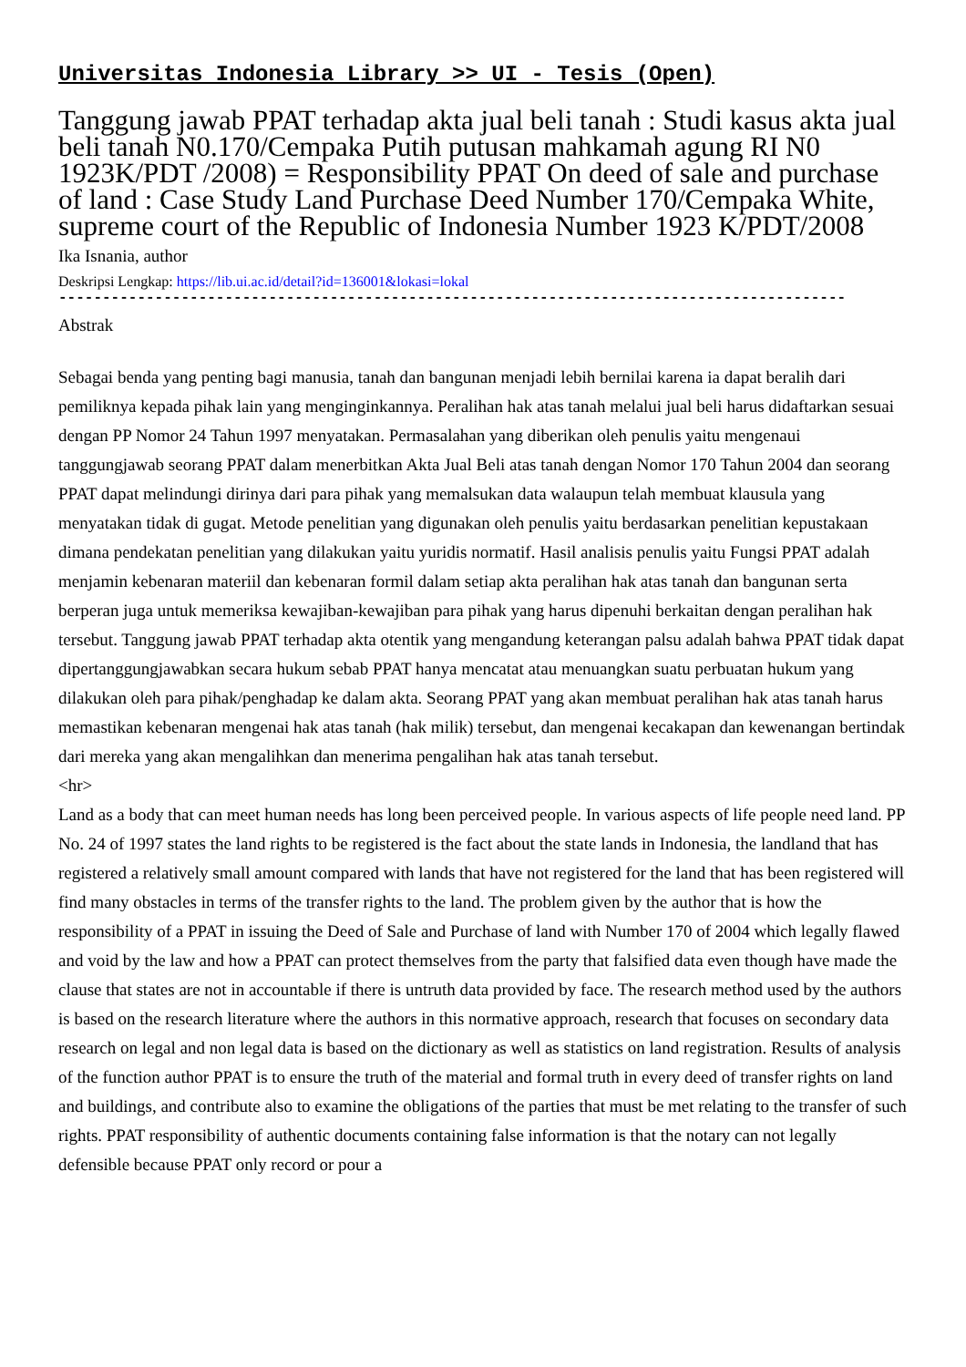Universitas Indonesia Library >> UI - Tesis (Open)
Tanggung jawab PPAT terhadap akta jual beli tanah : Studi kasus akta jual beli tanah N0.170/Cempaka Putih putusan mahkamah agung RI N0 1923K/PDT /2008) = Responsibility PPAT On deed of sale and purchase of land : Case Study Land Purchase Deed Number 170/Cempaka White, supreme court of the Republic of Indonesia Number 1923 K/PDT/2008
Ika Isnania, author
Deskripsi Lengkap: https://lib.ui.ac.id/detail?id=136001&lokasi=lokal
------------------------------------------------------------------------------------------
Abstrak
Sebagai benda yang penting bagi manusia, tanah dan bangunan menjadi lebih bernilai karena ia dapat beralih dari pemiliknya kepada pihak lain yang menginginkannya. Peralihan hak atas tanah melalui jual beli harus didaftarkan sesuai dengan PP Nomor 24 Tahun 1997 menyatakan. Permasalahan yang diberikan oleh penulis yaitu mengenaui tanggungjawab seorang PPAT dalam menerbitkan Akta Jual Beli atas tanah dengan Nomor 170 Tahun 2004 dan seorang PPAT dapat melindungi dirinya dari para pihak yang memalsukan data walaupun telah membuat klausula yang menyatakan tidak di gugat. Metode penelitian yang digunakan oleh penulis yaitu berdasarkan penelitian kepustakaan dimana pendekatan penelitian yang dilakukan yaitu yuridis normatif. Hasil analisis penulis yaitu Fungsi PPAT adalah menjamin kebenaran materiil dan kebenaran formil dalam setiap akta peralihan hak atas tanah dan bangunan serta berperan juga untuk memeriksa kewajiban-kewajiban para pihak yang harus dipenuhi berkaitan dengan peralihan hak tersebut. Tanggung jawab PPAT terhadap akta otentik yang mengandung keterangan palsu adalah bahwa PPAT tidak dapat dipertanggungjawabkan secara hukum sebab PPAT hanya mencatat atau menuangkan suatu perbuatan hukum yang dilakukan oleh para pihak/penghadap ke dalam akta. Seorang PPAT yang akan membuat peralihan hak atas tanah harus memastikan kebenaran mengenai hak atas tanah (hak milik) tersebut, dan mengenai kecakapan dan kewenangan bertindak dari mereka yang akan mengalihkan dan menerima pengalihan hak atas tanah tersebut.
<hr>
Land as a body that can meet human needs has long been perceived people. In various aspects of life people need land. PP No. 24 of 1997 states the land rights to be registered is the fact about the state lands in Indonesia, the landland that has registered a relatively small amount compared with lands that have not registered for the land that has been registered will find many obstacles in terms of the transfer rights to the land. The problem given by the author that is how the responsibility of a PPAT in issuing the Deed of Sale and Purchase of land with Number 170 of 2004 which legally flawed and void by the law and how a PPAT can protect themselves from the party that falsified data even though have made the clause that states are not in accountable if there is untruth data provided by face. The research method used by the authors is based on the research literature where the authors in this normative approach, research that focuses on secondary data research on legal and non legal data is based on the dictionary as well as statistics on land registration. Results of analysis of the function author PPAT is to ensure the truth of the material and formal truth in every deed of transfer rights on land and buildings, and contribute also to examine the obligations of the parties that must be met relating to the transfer of such rights. PPAT responsibility of authentic documents containing false information is that the notary can not legally defensible because PPAT only record or pour a